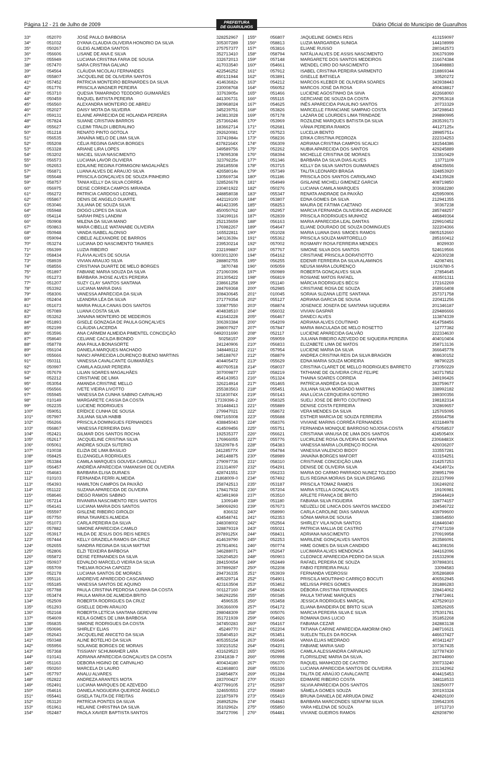Página 12 - 21 de Julho de 2009 PREFEITURA
DE GUARULHOS
Diário Oficial do Município de Guarulhos
| 33º | 052070 | JOSÉ PAULO BARBOSA | 328252967 |
| 34º | 051032 | DYANA CLAUDIA OLIVEIRA HONORIO DA SILVA | 305307289 |
| 35º | 050267 | GLEIG ALMEIDA SANTOS | 275757377 |
| 36º | 056606 | LISANE DE ANA E SILVA | 352713410 |
| 37º | 055949 | LUCIANA CRISTINA FARIA DE SOUSA | 332672013 |
| 38º | 057470 | SARA CRISTINA GALVAO | 417033540 |
| 39º | 054564 | CLÁUDIA NICOLAU FERNANDES | 422546252 |
| 40º | 055807 | JACQUELINE DE OLIVEIRA SANTOS | 450131944 |
| 41º | 057452 | PATRICIA MONTEIRO BERNARDES DA SILVA | 41463682x |
| 42º | 051776 | PRISCILA WAGNER PEREIRA | 230008768 |
| 43º | 053710 | QUESIA TAMARINDO TEODORO GUIMARÃES | 33763905x |
| 44º | 050459 | RAQUEL BATISTA PEREIRA | 441306731 |
| 45º | 056560 | ALEXANDRA MONTEIRO DE ABREU | 280968024 |
| 46º | 052027 | DAISY MOTA DA SILVEIRA | 345239751 |
| 47º | 059131 | ELAINE APARECIDA DE HOLANDA PEREIRA | 243813028 |
| 48º | 057824 | SUIANE CRISTIAN BARROS | 257366246 |
| 49º | 055627 | CLEIMI TRALDI LIBERALINO | 183662714 |
| 50º | 051218 | RENATO PINTO GOTOLA | 292620081 |
| 51º | 056535 | JANAÍNA MELO DE LIMA SILVA | 33741984x |
| 52º | 055208 | CÉLIA REGINA GARCIA BORGES | 43782164X |
| 53º | 053328 | ARIANE LIRA LOPES | 349589756 |
| 54º | 053202 | MACIEL SILVA NASCIMENTO | 178095308 |
| 55º | 056573 | LUCIANA LAVOR OLIVIERA | 32379225x |
| 56º | 052653 | EDILAINE REGINA FORMIGONI MAGALHÃES | 258185508 |
| 57º | 056871 | LUANA ALVES DE ARAUJO SILVA | 42658014x |
| 58º | 055648 | PRISCILA GONÇALVES DE SOUZA PINHEIRO | 130569734 |
| 59º | 058757 | TANIA KELLY DA SILVA CORREA | 328526678 |
| 60º | 056975 | DEISE CORREA CAMPOS MIRANDA | 230401922 |
| 61º | 056272 | PATRICIA CARDOSO LEONEL | 248858038 |
| 62º | 055867 | DENIS DE ANGELO DUARTE | 442119100 |
| 63º | 053046 | JULIANA DE SOUZA SILVA | 441423395 |
| 64º | 055948 | DIOGO LOPES DA SILVA | 450050762 |
| 65º | 054114 | SARAH PAES LANDIM | 334199116 |
| 66º | 050908 | MILENA DA SILVA MANO | 252135659 |
| 67º | 050863 | MARA CIBELLE WATANABE OLIVEIRA | 176982267 |
| 68º | 050948 | VANDA ISABEL ALONSO | 165522811 |
| 69º | 059094 | CIBELE ALEXANDRE DE BARROS | 34013639x |
| 70º | 053274 | LUCIANA DO NASCIMENTO TAVARES | 239530214 |
| 71º | 056399 | LUZIA RIBEIRO | 232199887 |
| 72º | 058434 | FLÁVIA ALVES DE SOUSA | 93003013200 |
| 73º | 058939 | VIVIAN ARAUJO SILVA | 288802755 |
| 74º | 058556 | CRISTIANA DUARTE DE MELO BORGES | 3870748 |
| 75º | 051897 | FABIANE MARIA SOUZA DA SILVA | 271060396 |
| 76º | 051273 | BÁRBARA JHOSE ALVES PEREIRA | 201305422 |
| 77º | 051207 | SUZY CLAY SANTOS SANTANA | 238661258 |
| 78º | 053392 | LUCIANA MARIÁ DIAS | 284769368 |
| 79º | 058306 | VANESSA APARECIDA DA SILVA | 308430645 |
| 80º | 052404 | LEANDRA LÉA DA SILVA | 271779354 |
| 81º | 051673 | MARIA PAULA CANAS DOS SANTOS | 330877550 |
| 82º | 057089 | LUANA COSTA SILVA | 404838510 |
| 83º | 053262 | JANAINA MONTEIRO DE MEDEIROS | 411643228 |
| 84º | 051893 | GISELE GONZAGA DE PAULA GONÇALVES | 306393384 |
| 85º | 052199 | CLÁUDIA LACERDA | 298007927 |
| 86º | 053596 | ANA CARMEM ALMEIDA PIMENTEL CONCEIÇÃO | 0492031690 |
| 87º | 058640 | CELIANE CACILDA BIONDO | 50258157 |
| 88º | 058778 | ANA PAULA BONASORTE | 241240906 |
| 89º | 056104 | DANIELA MARQUES MACHADO | 348449112 |
| 90º | 055666 | NANCI APARECIDA LOURENÇO BUENO MARTINS | 345188767 |
| 91º | 050311 | VANESSA CAVALCANTE GUIMARÃES | 404405472 |
| 92º | 050997 | CAMILA AGUIAR PEREIRA | 460760518 |
| 93º | 057679 | LILIAN SOARES MAGALHÃES | 307009877 |
| 94º | 052212 | CRISTIANE DE LIMA | 454143953 |
| 95º | 053054 | AMANDA CRISTINE MELLO | 326214914 |
| 96º | 056566 | IVETE VIEIRA LIVOTTO | 255383563 |
| 97º | 055945 | VANESSA DA CUNHA SABINO CARVALHO | 32183074X |
| 98º | 010149 | MARGARETE CASSIA DA COSTA | 17339396-2 |
| 99º | 052235 | LUCIENE RODRIGUES | 301448413 |
| 100º | 059051 | ERÍDICE CUNHA DE SOUSA | 279947021 |
| 101º | 057997 | JULIANA SILVA HABIB | 0987165008 |
| 102º | 056266 | PRISCILA DOMINGUES FERNANDES | 438845043 |
| 103º | 056867 | VANESSA FERREIRA DIAS | 414509456 |
| 104º | 052421 | GILMAR DOS SANTOS ROCHA | 192535377 |
| 105º | 052617 | JACQUELINE CRISTINA SILVA | 176966055 |
| 106º | 005061 | ANDREA SOUZA SUTERIO | 32620978-5 |
| 107º | 010038 | ELIZIA DE LIMA BASILIO | 24128577X |
| 108º | 058425 | ELIZANGELA RODRIGUES | 245148875 |
| 109º | 053384 | CAMILA MARQUES GOUVEA CAIROLLI | 279097736 |
| 110º | 056457 | ANDRÉIA APARECIDA YAMANISHI DE OLIVEIRA | 231314097 |
| 111º | 054683 | BARBARA ELISA DURAES | 428741551 |
| 112º | 010103 | FERNANDA FERRI ALMEIDA | 21868009-0 |
| 113º | 054393 | HAMILTON CAMPOS DA PAIXÃO | 258742513 |
| 114º | 051122 | SUZANA APARECIDA DE OLIVEIRA | 178417932 |
| 115º | 058646 | DIEGO RAMOS SABINO | 423491969 |
| 116º | 057214 | RIVANIRA NASCIMENTO REIS SANTOS | 1309149 |
| 117º | 054141 | LUCIANA MARIA DOS SANTOS | 349069293 |
| 118º | 055597 | GISLENE RIBEIRO GIROLDI | 836632 |
| 119º | 057750 | IRINA TAVARES ALMEIDA | 434548741 |
| 120º | 051073 | CARLA PEREIRA DA SILVA | 248308002 |
| 121º | 057882 | SIMONE APARECIDA CAMILO | 328879319 |
| 122º | 053917 | HILDA DE JESUS DOS REIS NERES | 29789125X |
| 123º | 057444 | KELLY GRAZIELA RAMOS DA CRUZ | 414639790 |
| 124º | 052655 | SANDRA REGINA DA SILVA MATTAR | 257814061 |
| 125º | 052806 | ELZI TEIXEIRA BARBOSA | 346288071 |
| 126º | 055872 | DEISE FERNANDES DA SILVA | 326204520 |
| 127º | 050937 | EDVALDO MARCELO VIEIRA DA SILVA | 284150654 |
| 128º | 055709 | THELMA ROCHA CAPOZZI | 307899287 |
| 129º | 052178 | LUCIANA SANTOS DE MORAES | 294736335 |
| 130º | 055116 | ANDREIVE APARECIDO CASCARANO | 405329714 |
| 131º | 055185 | VANESSA SANTOS DE AQUINO | 423163504 |
| 132º | 057788 | PAULA CRISTINA PEDROSA CUNHA DA COSTA | 001127160 |
| 133º | 053474 | PAULA MARIA DE ALMEIDA BRITO | 346292256 |
| 134º | 052509 | ROBERTA RODRIGUES DA CRUZ | 4596535 |
| 135º | 051293 | GISELLE DEHN ARAUJO | 306366009 |
| 136º | 052168 | ROBERTA LETÍCIA SANTANA GEREVINI | 298048309 |
| 137º | 054609 | KEILA GOMES DE LIMA BARBOSA | 351721939 |
| 138º | 056835 | SIMONE RODRIGUES DA COSTA | 347450283 |
| 139º | 050696 | SHIRLEY ELIAS | 45249770 |
| 140º | 052643 | JACQUELINE ANICETO DA SILVA | 335404510 |
| 141º | 050348 | ALINE BOTELHO DA SILVA | 405355154 |
| 142º | 055956 | SOLANGE BORGES DE MORAIS | 330215152 |
| 143º | 057368 | TISSIANY SCHUMAHER LARA | 431629523 |
| 144º | 010141 | ADRIANA APARECIDA GONÇALVES DA COSTA | 23041838-7 |
| 145º | 051163 | DEBORA HIGINO DE CARVALHO | 400434180 |
| 146º | 050260 | MARCELA DI LAURO | 412468803 |
| 147º | 057797 | ANALU ALVARES | 23485487X |
| 148º | 052822 | ANDREZA ARANTES MOTA | 283700427 |
| 149º | 052491 | LUCIANA MARQUES DE AZEVEDO | 4027799105 |
| 150º | 054616 | DANIELA NOGUEIRA QUEIROZ ÂNGELO | 324650553 |
| 151º | 055441 | GISELA TALITA DE FREITAS | 221875979 |
| 152º | 053120 | PATRÍCIA PONTES DA SILVA | 26892529x |
| 153º | 051961 | HELAINE CHRISTINA DA SILVA | 35102962x |
| 154º | 052487 | PAOLA XAVIER BAPTISTA SANTOS | 354727096 |
| 155º | 056807 | JAQUELINE GOMES REIS | 413159097 |
| 156º | 058813 | LUZIA MARGARIDA SUNIGA | 144108999 |
| 157º | 053816 | ELIANE RUSSO | 280342573 |
| 158º | 058794 | NATÁLIA ALVES DE ASSIS NASCIMENTO | 306379399 |
| 159º | 057148 | MARGARETE DOS SANTOS MEDEIROS | 216674384 |
| 160º | 054661 | WENDEL CIRO DO NASCIMENTO | 336498883 |
| 161º | 057912 | ISABEL CRISTINA PEREIRA SARMENTO | 218869344 |
| 162º | 053891 | GISELLE BATISELA | 30520272 |
| 163º | 054212 | MARCOS KLEBER DE OLIVEIRA SOARES | 343938443 |
| 164º | 056052 | MARCOS JOSÉ DA ROSA | 400438817 |
| 165º | 051466 | LUCIENE AGOSTINHO DA SIIVA | 422668060 |
| 166º | 055115 | GERCIANE DE SOUZA DA COSTA | 297953618 |
| 167º | 054625 | INÊS APARECIDA PIAUILINO SANTOS | 20733329 |
| 168º | 053826 | MARCELLE FRANCIANE SAMPAIO COSTA | 347298643 |
| 169º | 057178 | LAZARA DE LOURDES LIMA TRINDADE | 299890995 |
| 170º | 053969 | ROZILENE MARQUES BATISTA DA SILVA | 283539173 |
| 171º | 052681 | VÂNIA PEREIRA RAMOS | 44127125x |
| 172º | 057523 | LUCELIA BENTO | 28985751x |
| 173º | 058236 | ERIKA CRISTINA PEDROZA | 222334253 |
| 174º | 056309 | ADRIANA CRISTINA CAMPOS SCALICI | 181544386 |
| 175º | 052262 | NUBIA APARECIDA DOS SANTOS | 429245889 |
| 176º | 058394 | MICHELLE CRISTINA DE MORAES | 333810429 |
| 177º | 051346 | BARBARA DA SILVA DIAS ALVES | 13771109 |
| 178º | 053715 | KELLY DA SILVA SANTOS GUIMARAES | 459435656 |
| 179º | 057349 | TALITA LEONARDI BRAGA | 324853920 |
| 180º | 051186 | PRISCILA DOS SANTOS CARIOLANO | 434135628 |
| 181º | 054949 | GISLAINE MICHELI GIMENEZ GARCIA | 408719850 |
| 182º | 050276 | LUCIANA CAMILA MARQUES | 303682280 |
| 183º | 055347 | RENATA ANDRADE DA PAIXÃO | 425950906 |
| 184º | 053807 | EDNA GOMES DA SILVA | 212941355 |
| 185º | 058253 | MAURA DE FÁTIMA CAETANO | 30367238 |
| 186º | 052957 | MARCIA FERNANDA OLIVEIRA DE ANDRADE | 285748257 |
| 187º | 052839 | PRISCILA RODRIGUES MUNHOZ | 446849364 |
| 188º | 056163 | MARIA APARECIDA LEAL DANTAS | 229910452 |
| 189º | 054647 | ELIANE DOURADO DE SOUZA DOMINGUES | 322204366 |
| 190º | 051028 | MARIA LUANA DIAS SIMOES RAMOS | 0805152660 |
| 191º | 055362 | PRISCILA SOUZA MARTORELLO | 285160412 |
| 192º | 057002 | ROSMARY ROSA FERREIRA MENDES | 8029930 |
| 193º | 057767 | SIMONE SILVA DOS SANTOS | 524619566 |
| 194º | 054162 | CRISTIANE PRISCILA DORATIOTTO | 422630238 |
| 195º | 056255 | EDENIR FERREIRA DA SILVA ALAMINOS | 42087491 |
| 196º | 005059 | NEUSA MARIA LOURENÇO | 19106780-5 |
| 197º | 050989 | ROBERTA GONÇALVES SILVA | 27854645 |
| 198º | 056819 | ROSIANE MATOS RAFAEL | 483501311 |
| 199º | 051140 | MÁRCIA RODRIGUES BÉCSI | 172162269 |
| 200º | 052985 | CRISTIANE ROSA DE SOUZA | 268916408 |
| 201º | 010045 | SORAIA SUZANA LEITE SANTANA | 257371758 |
| 202º | 055127 | ADRIANA GARCIA DE SOUSA | 220411256 |
| 203º | 058874 | JOSENICE JOSEFA DE SANTANA SIQUEIRA | 201346187 |
| 204º | 056032 | VIVIAN GASPAR | 229486666 |
| 205º | 056467 | DANECI ALVES | 113874339 |
| 206º | 054209 | ADRIANA ALVES COUTINHO | 414758456 |
| 207º | 057847 | MARIA IMACULADA DE MELO ROSETTO | 12777382 |
| 208º | 052117 | LUCIENE APARECIDA GALVÃO | 222334630 |
| 209º | 059059 | JULIANA RIBEIRO AZEVEDO DE SIQUEIRA PEREIRA | 404010404 |
| 210º | 056833 | ELIZABETE LIMA DE MATOS | 258713136 |
| 211º | 057954 | LUCIENE MARIA DA SILVA | 366645778 |
| 212º | 058879 | ANDREA CRISTINA REIS DA SILVA BRAGION | 408630152 |
| 213º | 055629 | EDNA MARIA SOUZA MOREIRA | 98790225 |
| 214º | 058037 | CRISTINA CLARET DE MELLO RODRIGUES BARRETO | 273050229 |
| 215º | 058219 | TATHIANE DE OLIVEIRA CRUZ FELIPE | 343717852 |
| 216º | 051324 | THAINA SOARES CORREIA | 249196426 |
| 217º | 051465 | PATRÍCIA ANDRÉIA DA SILVA | 283759677 |
| 218º | 055451 | JULIANA SILVA MORGADO MARTINS | 338992182 |
| 219º | 050143 | ANA LÚCIA CERQUEIRA SOTERO | 289300356 |
| 220º | 058325 | SUELI JOSE DE BRITO COUTINHO | 198182314 |
| 221º | 055889 | DENISE COSTA FERREIRA | 302869657 |
| 222º | 058672 | VERA MENDES DA SILVA | 125765095 |
| 223º | 055688 | ESTHER MARCIA DE SOUZA FERREIRA | 255664758 |
| 224º | 058376 | VIVIANE MARINS CORRÊA FERNANDES | 433184978 |
| 225º | 055751 | FERNANDA MONIQUE BARROSO NOJOSA COSTA | 475058537 |
| 226º | 056621 | CRISTIANA VANUSA DE LIMA DOS SANTOS | 42450540X |
| 227º | 055776 | LUCIRLENE ROSA OLIVEIRA DE SANTANA | 23068483X |
| 228º | 054383 | VANESSA MARIA LOURENÇO ROCHA | 426036207 |
| 229º | 054784 | VANESSA VALENCIO BIDOY | 333557281 |
| 230º | 058989 | JANAÍNA BORGES MAFORT | 433154251 |
| 231º | 058310 | CRISTIANE CONCEIÇÃO LIMA | 214257253 |
| 232º | 054291 | DENISE DE OLIVEIRA SILVA | 43414972x |
| 233º | 056233 | MARIA DO CARMO PARRADO NUNEZ TOLEDO | 208951799 |
| 234º | 057492 | ELIS REGINA MORAIS DA SILVA ERGANG | 221237999 |
| 235º | 053187 | PRISCILA TOMAZ RAMOS | 336249202 |
| 236º | 057204 | MARIA STELLA GONÇALVES | 19106981 |
| 237º | 053510 | ARLETE FRANÇA DE BRITO | 259644419 |
| 238º | 051180 | FABIANA SILVA FIGUEIRA | 328774157 |
| 239º | 057673 | NEUZELI DE LINICA DOS SANTOS MACEDO | 204546722 |
| 240º | 058990 | CARLA CAROLINE DIAS SARAIVA | 439799600 |
| 241º | 052353 | SÔNIA MARIA DE SOUSA | 338654550 |
| 242º | 052564 | SHIRLEY VILA NOVA SANTOS | 418446040 |
| 243º | 055021 | PATRICIA MALLIA DE CASTRO | 277473159 |
| 244º | 058431 | ADRIANA NASCIMENTO | 270919958 |
| 245º | 052253 | MARILENE GONÇALVES SANTOS | 263586091 |
| 246º | 050774 | HIME GOMES DA SILVA CANDIDO | 441308156 |
| 247º | 052647 | LUCIMARA ALVES MENDONCA | 344162096 |
| 248º | 050903 | CLEONICE APARECIDA PEDRO DA SILVA | 215332908 |
| 249º | 052449 | RAFAEL PEREIRA DE SOUZA | 307898301 |
| 250º | 052208 | FABIO FERREIRA PAULI | 33094583 |
| 251º | 053939 | FERNANDA VEDROSSI | 305286869 |
| 252º | 054901 | PRISCILA MOUTINHO CARRIÇO BOCUTI | 406562945 |
| 253º | 053462 | MELISSA PIRES GOMES | 281886283 |
| 254º | 058436 | DÉBORA CRISTINA FERNANDES | 328414062 |
| 255º | 050345 | PAULA TATIANE MARQUES | 278472461 |
| 256º | 053458 | JESSICA RODRIGUES MARÇAL | 437529010 |
| 257º | 054172 | ELIANA BANDEIRA DE BRITO SILVA | 328526265 |
| 258º | 005076 | MARCIA PEREIRA SILVA E SILVA | 375301781 |
| 259º | 054926 | ROMANA DIAS LUCIO | 351852268 |
| 260º | 054167 | FABIANA CEZAR | 242883138 |
| 261º | 052204 | TATIANA CARINE APARECIDA AMORIM ONO | 248716621 |
| 262º | 053451 | SUELEN TELES DA ROCHA | 446637427 |
| 263º | 056646 | VANIA ELIAS MEDRADO | 403411427 |
| 264º | 054201 | FABIANE MARIA SAID | 307367435 |
| 265º | 052995 | CAMILA ALESSANDRA CARVALHO | 327787430 |
| 266º | 050998 | FLORISLENE MARIA DA SILVA. | 283744960 |
| 267º | 056370 | RAQUEL MANHOZO DE CASTRO | 300733240 |
| 268º | 055336 | LUCIANA APARECIDA SANTOS DE OLIVEIRA | 231342962 |
| 269º | 051284 | TALITA DE ARAÚJO CAVALCANTE | 404415453 |
| 270º | 051920 | EDIMARE RIBEIRO COSTA | 348118533 |
| 271º | 052597 | SILVIA APARECIDA DOS SANTOS | 328250077 |
| 272º | 056840 | SÂMELA GOMES SOUZA | 300193324 |
| 273º | 055419 | BRUNA DANIELA DE ARRUDA DINIZ | 424826100 |
| 274º | 054843 | BARBARA MARCONDES SERAFIM SILVA | 339542305 |
| 275º | 055850 | YARA HELENA DE SOUZA | 10713710 |
| 276º | 054481 | VIVIANE GUEIROS RAMOS | 429208790 |